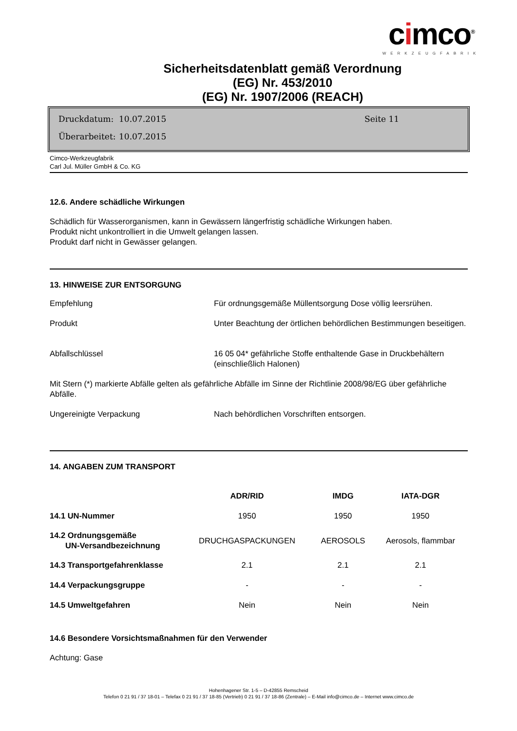cimco<sup>®</sup>
WERKZEUGFABRIK
Sicherheitsdatenblatt gemäß Verordnung
(EG) Nr. 453/2010
(EG) Nr. 1907/2006 (REACH)
Druckdatum: 10.07.2015 Seite 11
Überarbeitet: 10.07.2015
Cimco-Werkzeugfabrik
Carl Jul. Müller GmbH & Co. KG
12.6. Andere schädliche Wirkungen
Schädlich für Wasserorganismen, kann in Gewässern längerfristig schädliche Wirkungen haben.
Produkt nicht unkontrolliert in die Umwelt gelangen lassen.
Produkt darf nicht in Gewässer gelangen.
13. HINWEISE ZUR ENTSORGUNG
| Empfehlung | Für ordnungsgemäße Müllentsorgung Dose völlig leersrühen. |
| Produkt | Unter Beachtung der örtlichen behördlichen Bestimmungen beseitigen. |
| Abfallschlüssel | 16 05 04* gefährliche Stoffe enthaltende Gase in Druckbehältern (einschließlich Halonen) |
| Mit Stern (*) markierte Abfälle gelten als gefährliche Abfälle im Sinne der Richtlinie 2008/98/EG über gefährliche Abfälle. | |
| Ungereinigte Verpackung | Nach behördlichen Vorschriften entsorgen. |
14. ANGABEN ZUM TRANSPORT
| | ADR/RID | IMDG | IATA-DGR |
| 14.1 UN-Nummer | 1950 | 1950 | 1950 |
| 14.2 Ordnungsgemäße UN-Versandbezeichnung | DRUCHGASPACKUNGEN | AEROSOLS | Aerosols, flammbar |
| 14.3 Transportgefahrenklasse | 2.1 | 2.1 | 2.1 |
| 14.4 Verpackungsgruppe | - | - | - |
| 14.5 Umweltgefahren | Nein | Nein | Nein |
14.6 Besondere Vorsichtsmaßnahmen für den Verwender
Achtung: Gase
Hohenhagener Str. 1-5 – D-42855 Remscheid
Telefon 0 21 91 / 37 18-01 – Telefax 0 21 91 / 37 18-85 (Vertrieb) 0 21 91 / 37 18-86 (Zentrale) – E-Mail info@cimco.de – Internet www.cimco.de